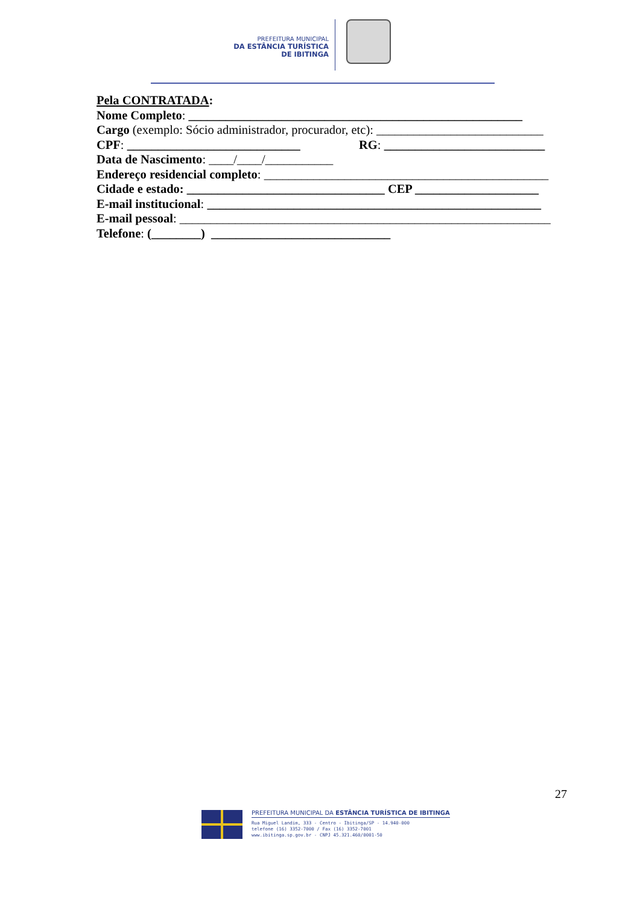PREFEITURA MUNICIPAL
DA ESTÂNCIA TURÍSTICA
DE IBITINGA
Pela CONTRATADA:
Nome Completo: ______________________________________________________
Cargo (exemplo: Sócio administrador, procurador, etc): ___________________________
CPF: ____________________________ RG: __________________________
Data de Nascimento: ____/____/___________
Endereço residencial completo: ______________________________________________
Cidade e estado: ________________________________ CEP ____________________
E-mail institucional: ______________________________________________________
E-mail pessoal: ____________________________________________________________
Telefone: (________) _____________________________
27
PREFEITURA MUNICIPAL DA ESTÂNCIA TURÍSTICA DE IBITINGA
Rua Miguel Landim, 333 - Centro - Ibitinga/SP - 14.940-000
telefone (16) 3352-7000 / Fax (16) 3352-7001
www.ibitinga.sp.gov.br - CNPJ 45.321.460/0001-50